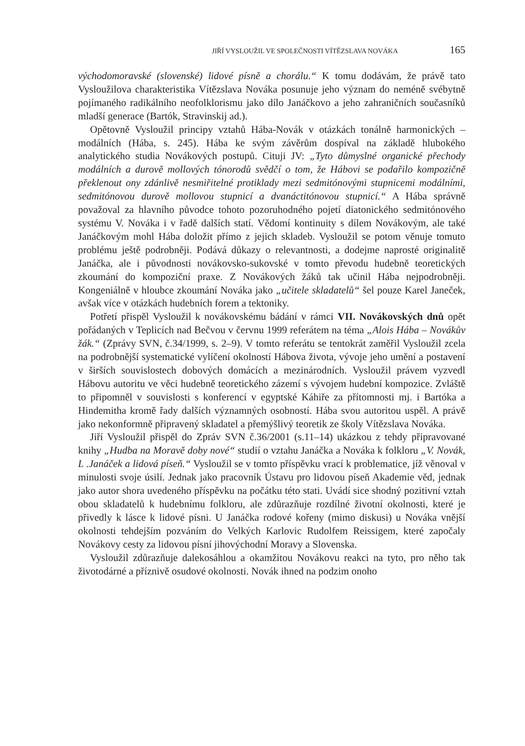JIŘÍ VYSLOUŽIL VE SPOLEČNOSTI VÍTĚZSLAVA NOVÁKA 165
východomoravské (slovenské) lidové písně a chorálu.“ K tomu dodávám, že právě tato Vysloužilova charakteristika Vítězslava Nováka posunuje jeho význam do neméně svébytně pojímaného radikálního neofolklorismu jako dílo Janáčkovo a jeho zahraničních současníků mladší generace (Bartók, Stravinskij ad.).
Opětovně Vysloužil principy vztahů Hába-Novák v otázkách tonálně harmonických –modálních (Hába, s. 245). Hába ke svým závěrům dospíval na základě hlubokého analytického studia Novákových postupů. Cituji JV: „Tyto důmyslné organické přechody modálních a durově mollových tónorodů svědčí o tom, že Hábovi se podařilo kompozičně překlenout ony zdánlivě nesmiřitelné protiklady mezi sedmitónovými stupnicemi modálními, sedmitónovou durově mollovou stupnicí a dvanáctitónovou stupnicí.“ A Hába správně považoval za hlavního původce tohoto pozoruhodného pojetí diatonického sedmitónového systému V. Nováka i v řadě dalších statí. Vědomí kontinuity s dílem Novákovým, ale také Janáčkovým mohl Hába doložit přímo z jejich skladeb. Vysloužil se potom věnuje tomuto problému ještě podrobněji. Podává důkazy o relevantnosti, a dodejme naprosté originalitě Janáčka, ale i původnosti novákovsko-sukovské v tomto převodu hudebně teoretických zkoumání do kompoziční praxe. Z Novákových žáků tak učinil Hába nejpodrobněji. Kongeniálně v hloubce zkoumání Nováka jako „učitele skladatelů“ šel pouze Karel Janeček, avšak více v otázkách hudebních forem a tektoniky.
Potřetí přispěl Vysloužil k novákovskému bádání v rámci VII. Novákovských dnů opět pořádaných v Teplicích nad Bečvou v červnu 1999 referátem na téma „Alois Hába – Novákův žák.“ (Zprávy SVN, č.34/1999, s. 2–9). V tomto referátu se tentokrát zaměřil Vysloužil zcela na podrobnější systematické vylíčení okolností Hábova života, vývoje jeho umění a postavení v širších souvislostech dobových domácích a mezinárodních. Vysloužil právem vyzvedl Hábovu autoritu ve věci hudebně teoretického zázemí s vývojem hudební kompozice. Zvláště to připomněl v souvislosti s konferencí v egyptské Káhiře za přítomnosti mj. i Bartóka a Hindemitha kromě řady dalších významných osobností. Hába svou autoritou uspěl. A právě jako nekonformně připravený skladatel a přemýšlivý teoretik ze školy Vítězslava Nováka.
Jiří Vysloužil přispěl do Zpráv SVN č.36/2001 (s.11–14) ukázkou z tehdy připravované knihy „Hudba na Moravě doby nové“ studií o vztahu Janáčka a Nováka k folkloru „V. Novák, L .Janáček a lidová píseň.“ Vysloužil se v tomto příspěvku vrací k problematice, jíž věnoval v minulosti svoje úsilí. Jednak jako pracovník Ústavu pro lidovou píseň Akademie věd, jednak jako autor shora uvedeného příspěvku na počátku této stati. Uvádí sice shodný pozitivní vztah obou skladatelů k hudebnímu folkloru, ale zdůrazňuje rozdílné životní okolnosti, které je přivedly k lásce k lidové písni. U Janáčka rodové kořeny (mimo diskusi) u Nováka vnější okolnosti tehdejším pozváním do Velkých Karlovic Rudolfem Reissigem, které započaly Novákovy cesty za lidovou písní jihovýchodní Moravy a Slovenska.
Vysloužil zdůrazňuje dalekosáhlou a okamžitou Novákovu reakci na tyto, pro něho tak životodárné a příznivě osudové okolnosti. Novák ihned na podzim onoho